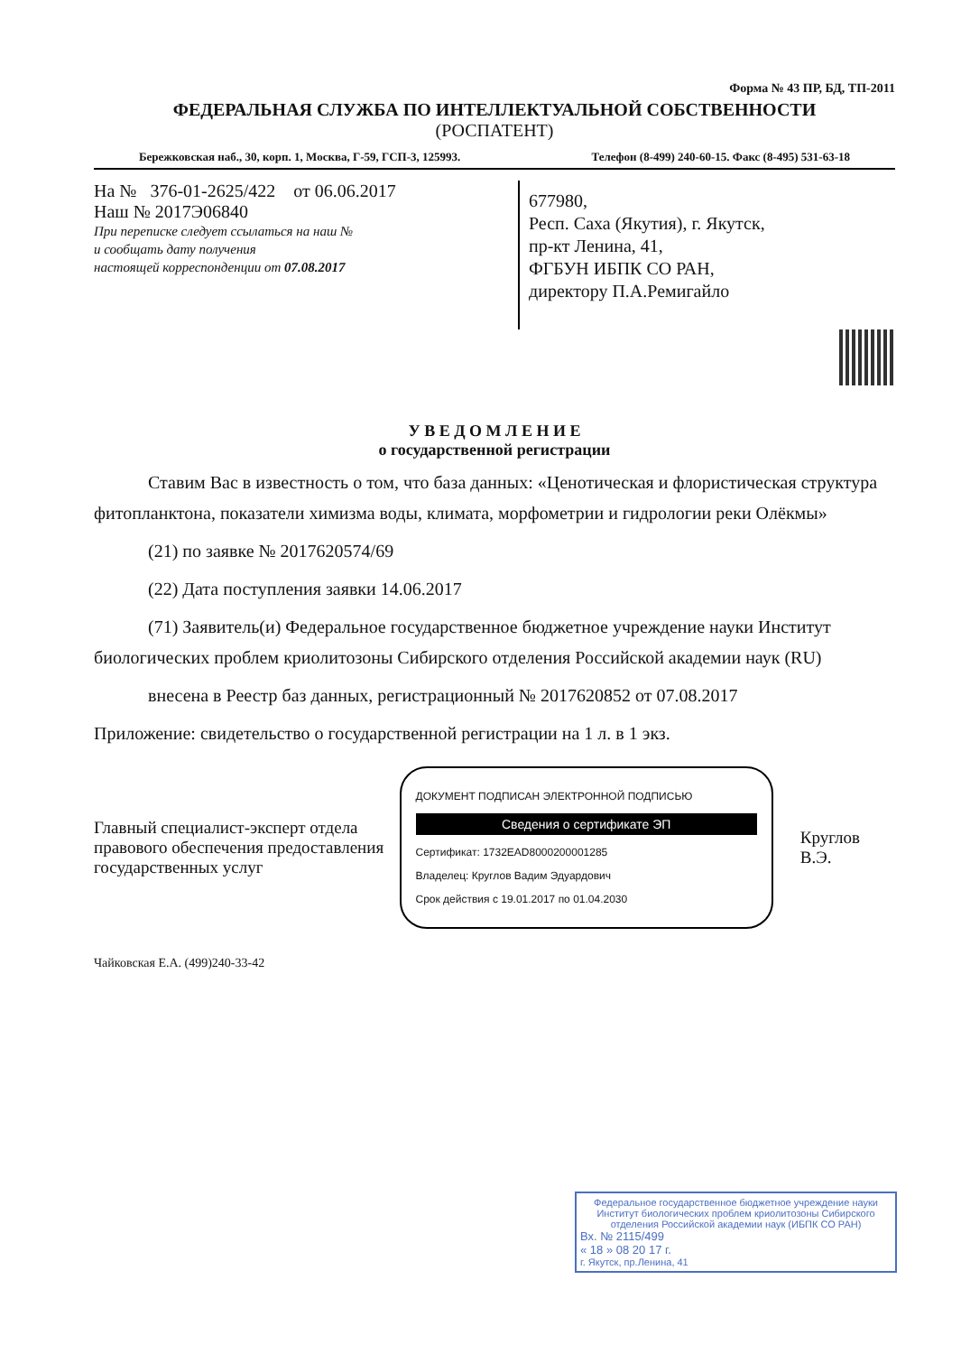Форма № 43 ПР, БД, ТП-2011
ФЕДЕРАЛЬНАЯ СЛУЖБА ПО ИНТЕЛЛЕКТУАЛЬНОЙ СОБСТВЕННОСТИ
(РОСПАТЕНТ)
Бережковская наб., 30, корп. 1, Москва, Г-59, ГСП-3, 125993. Телефон (8-499) 240-60-15. Факс (8-495) 531-63-18
На № 376-01-2625/422 от 06.06.2017
Наш № 2017Э06840
При переписке следует ссылаться на наш №
и сообщать дату получения
настоящей корреспонденции от 07.08.2017
677980,
Респ. Саха (Якутия), г. Якутск,
пр-кт Ленина, 41,
ФГБУН ИБПК СО РАН,
директору П.А.Ремигайло
У В Е Д О М Л Е Н И Е
о государственной регистрации
Ставим Вас в известность о том, что база данных: «Ценотическая и флористическая структура фитопланктона, показатели химизма воды, климата, морфометрии и гидрологии реки Олёкмы»
(21) по заявке № 2017620574/69
(22) Дата поступления заявки 14.06.2017
(71) Заявитель(и) Федеральное государственное бюджетное учреждение науки Институт биологических проблем криолитозоны Сибирского отделения Российской академии наук (RU)
внесена в Реестр баз данных, регистрационный № 2017620852 от 07.08.2017
Приложение: свидетельство о государственной регистрации на 1 л. в 1 экз.
Главный специалист-эксперт отдела правового обеспечения предоставления государственных услуг
ДОКУМЕНТ ПОДПИСАН ЭЛЕКТРОННОЙ ПОДПИСЬЮ
Сведения о сертификате ЭП
Сертификат: 1732EAD8000200001285
Владелец: Круглов Вадим Эдуардович
Срок действия с 19.01.2017 по 01.04.2030
Круглов В.Э.
Чайковская Е.А. (499)240-33-42
Федеральное государственное бюджетное учреждение науки Институт биологических проблем криолитозоны Сибирского отделения Российской академии наук (ИБПК СО РАН)
Вх. № 2115/499
« 18 » 08 20 17 г.
г. Якутск, пр.Ленина, 41